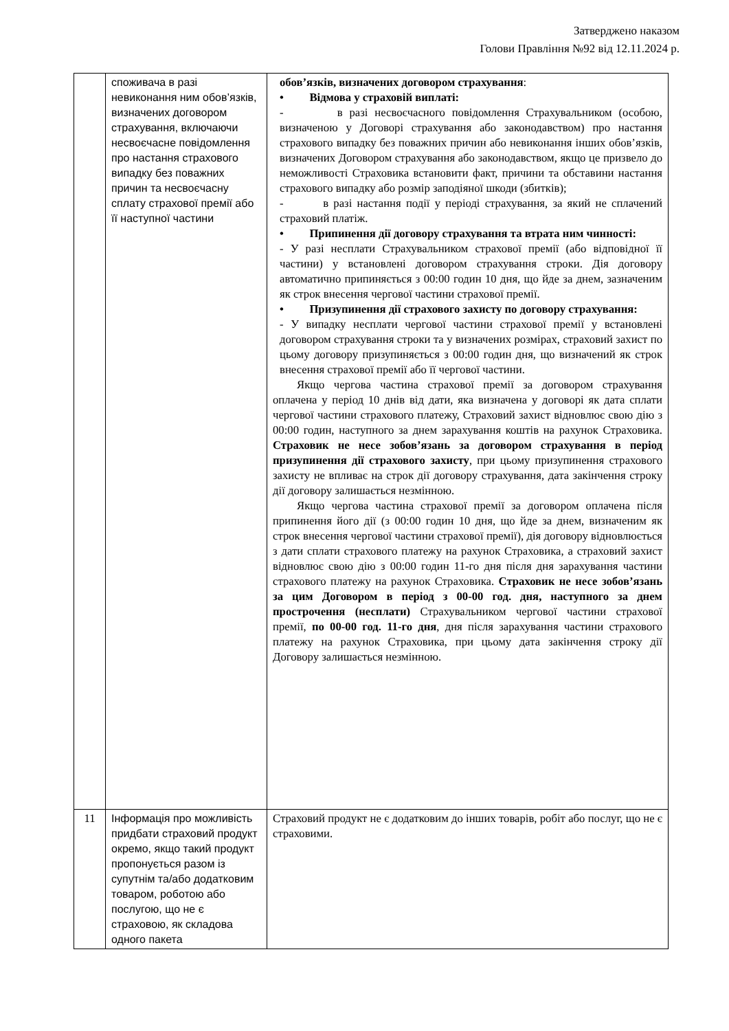Затверджено наказом
Голови Правління №92 від 12.11.2024 р.
| | споживача в разі невиконання ним обов’язків, визначених договором страхування, включаючи несвоєчасне повідомлення про настання страхового випадку без поважних причин та несвоєчасну сплату страхової премії або її наступної частини | обов’язків, визначених договором страхування : • Відмова у страховій виплаті: - в разі несвоєчасного повідомлення Страхувальником (особою, визначеною у Договорі страхування або законодавством) про настання страхового випадку без поважних причин або невиконання інших обов’язків, визначених Договором страхування або законодавством, якщо це призвело до неможливості Страховика встановити факт, причини та обставини настання страхового випадку або розмір заподіяної шкоди (збитків); - в разі настання події у періоді страхування, за який не сплачений страховий платіж. • Припинення дії договору страхування та втрата ним чинності: - У разі несплати Страхувальником страхової премії (або відповідної її частини) у встановлені договором страхування строки. Дія договору автоматично припиняється з 00:00 годин 10 дня, що йде за днем, зазначеним як строк внесення чергової частини страхової премії. • Призупинення дії страхового захисту по договору страхування: - У випадку несплати чергової частини страхової премії у встановлені договором страхування строки та у визначених розмірах, страховий захист по цьому договору призупиняється з 00:00 годин дня, що визначений як строк внесення страхової премії або її чергової частини. Якщо чергова частина страхової премії за договором страхування оплачена у період 10 днів від дати, яка визначена у договорі як дата сплати чергової частини страхового платежу, Страховий захист відновлює свою дію з 00:00 годин, наступного за днем зарахування коштів на рахунок Страховика. Страховик не несе зобов’язань за договором страхування в період призупинення дії страхового захисту , при цьому призупинення страхового захисту не впливає на строк дії договору страхування, дата закінчення строку дії договору залишається незмінною. Якщо чергова частина страхової премії за договором оплачена після припинення його дії (з 00:00 годин 10 дня, що йде за днем, визначеним як строк внесення чергової частини страхової премії), дія договору відновлюється з дати сплати страхового платежу на рахунок Страховика, а страховий захист відновлює свою дію з 00:00 годин 11-го дня після дня зарахування частини страхового платежу на рахунок Страховика. Страховик не несе зобов’язань за цим Договором в період з 00-00 год. дня, наступного за днем прострочення (несплати) Страхувальником чергової частини страхової премії, по 00-00 год. 11-го дня , дня після зарахування частини страхового платежу на рахунок Страховика, при цьому дата закінчення строку дії Договору залишається незмінною. |
| 11 | Інформація про можливість придбати страховий продукт окремо, якщо такий продукт пропонується разом із супутнім та/або додатковим товаром, роботою або послугою, що не є страховою, як складова одного пакета | Страховий продукт не є додатковим до інших товарів, робіт або послуг, що не є страховими. |